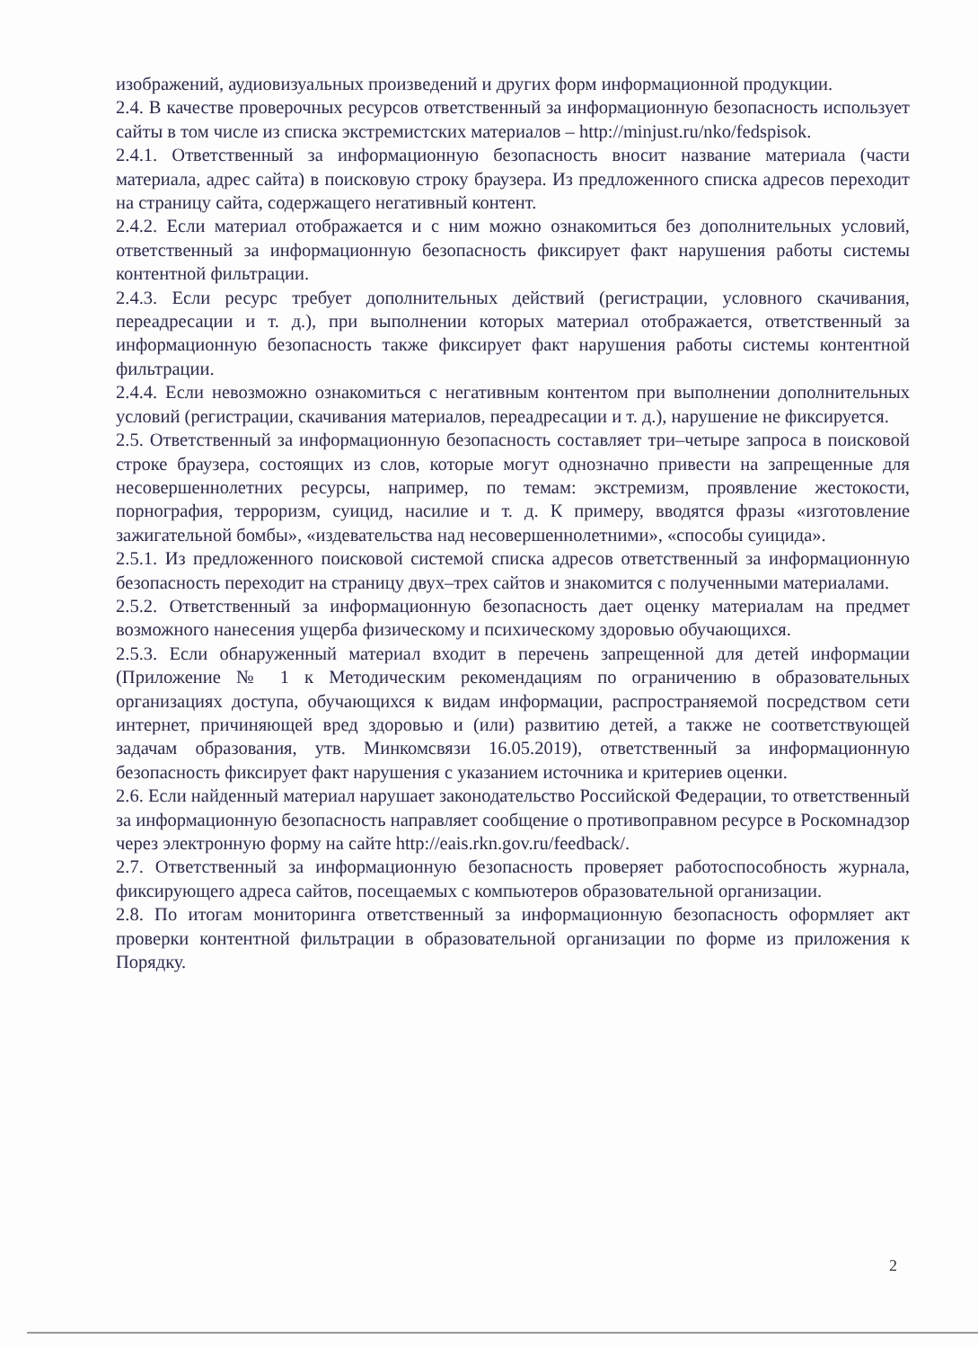изображений, аудиовизуальных произведений и других форм информационной продукции.
2.4. В качестве проверочных ресурсов ответственный за информационную безопасность использует сайты в том числе из списка экстремистских материалов – http://minjust.ru/nko/fedspisok.
2.4.1. Ответственный за информационную безопасность вносит название материала (части материала, адрес сайта) в поисковую строку браузера. Из предложенного списка адресов переходит на страницу сайта, содержащего негативный контент.
2.4.2. Если материал отображается и с ним можно ознакомиться без дополнительных условий, ответственный за информационную безопасность фиксирует факт нарушения работы системы контентной фильтрации.
2.4.3. Если ресурс требует дополнительных действий (регистрации, условного скачивания, переадресации и т. д.), при выполнении которых материал отображается, ответственный за информационную безопасность также фиксирует факт нарушения работы системы контентной фильтрации.
2.4.4. Если невозможно ознакомиться с негативным контентом при выполнении дополнительных условий (регистрации, скачивания материалов, переадресации и т. д.), нарушение не фиксируется.
2.5. Ответственный за информационную безопасность составляет три–четыре запроса в поисковой строке браузера, состоящих из слов, которые могут однозначно привести на запрещенные для несовершеннолетних ресурсы, например, по темам: экстремизм, проявление жестокости, порнография, терроризм, суицид, насилие и т. д. К примеру, вводятся фразы «изготовление зажигательной бомбы», «издевательства над несовершеннолетними», «способы суицида».
2.5.1. Из предложенного поисковой системой списка адресов ответственный за информационную безопасность переходит на страницу двух–трех сайтов и знакомится с полученными материалами.
2.5.2. Ответственный за информационную безопасность дает оценку материалам на предмет возможного нанесения ущерба физическому и психическому здоровью обучающихся.
2.5.3. Если обнаруженный материал входит в перечень запрещенной для детей информации (Приложение № 1 к Методическим рекомендациям по ограничению в образовательных организациях доступа, обучающихся к видам информации, распространяемой посредством сети интернет, причиняющей вред здоровью и (или) развитию детей, а также не соответствующей задачам образования, утв. Минкомсвязи 16.05.2019), ответственный за информационную безопасность фиксирует факт нарушения с указанием источника и критериев оценки.
2.6. Если найденный материал нарушает законодательство Российской Федерации, то ответственный за информационную безопасность направляет сообщение о противоправном ресурсе в Роскомнадзор через электронную форму на сайте http://eais.rkn.gov.ru/feedback/.
2.7. Ответственный за информационную безопасность проверяет работоспособность журнала, фиксирующего адреса сайтов, посещаемых с компьютеров образовательной организации.
2.8. По итогам мониторинга ответственный за информационную безопасность оформляет акт проверки контентной фильтрации в образовательной организации по форме из приложения к Порядку.
2